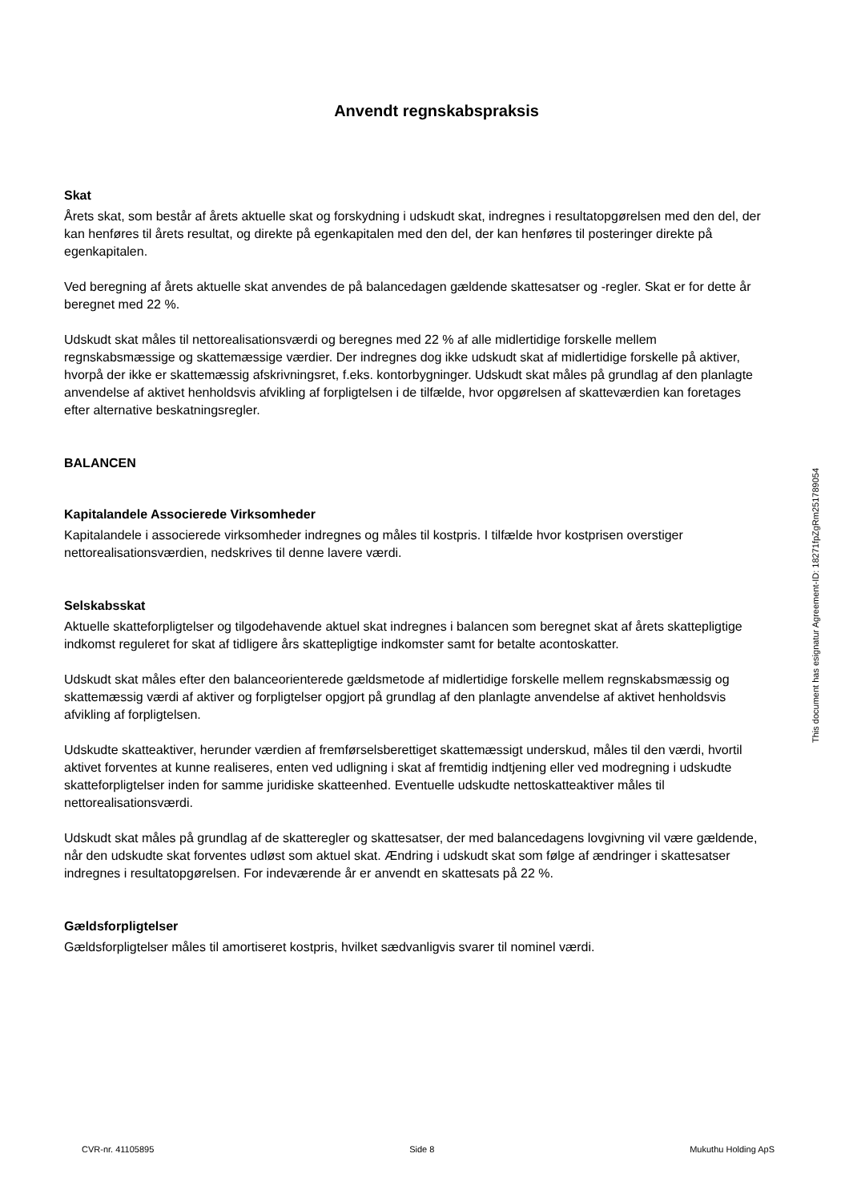Anvendt regnskabspraksis
Skat
Årets skat, som består af årets aktuelle skat og forskydning i udskudt skat, indregnes i resultatopgørelsen med den del, der kan henføres til årets resultat, og direkte på egenkapitalen med den del, der kan henføres til posteringer direkte på egenkapitalen.
Ved beregning af årets aktuelle skat anvendes de på balancedagen gældende skattesatser og -regler. Skat er for dette år beregnet med 22 %.
Udskudt skat måles til nettorealisationsværdi og beregnes med 22 % af alle midlertidige forskelle mellem regnskabsmæssige og skattemæssige værdier. Der indregnes dog ikke udskudt skat af midlertidige forskelle på aktiver, hvorpå der ikke er skattemæssig afskrivningsret, f.eks. kontorbygninger. Udskudt skat måles på grundlag af den planlagte anvendelse af aktivet henholdsvis afvikling af forpligtelsen i de tilfælde, hvor opgørelsen af skatteværdien kan foretages efter alternative beskatningsregler.
BALANCEN
Kapitalandele Associerede Virksomheder
Kapitalandele i associerede virksomheder indregnes og måles til kostpris. I tilfælde hvor kostprisen overstiger nettorealisationsværdien, nedskrives til denne lavere værdi.
Selskabsskat
Aktuelle skatteforpligtelser og tilgodehavende aktuel skat indregnes i balancen som beregnet skat af årets skattepligtige indkomst reguleret for skat af tidligere års skattepligtige indkomster samt for betalte acontoskatter.
Udskudt skat måles efter den balanceorienterede gældsmetode af midlertidige forskelle mellem regnskabsmæssig og skattemæssig værdi af aktiver og forpligtelser opgjort på grundlag af den planlagte anvendelse af aktivet henholdsvis afvikling af forpligtelsen.
Udskudte skatteaktiver, herunder værdien af fremførselsberettiget skattemæssigt underskud, måles til den værdi, hvortil aktivet forventes at kunne realiseres, enten ved udligning i skat af fremtidig indtjening eller ved modregning i udskudte skatteforpligtelser inden for samme juridiske skatteenhed. Eventuelle udskudte nettoskatteaktiver måles til nettorealisationsværdi.
Udskudt skat måles på grundlag af de skatteregler og skattesatser, der med balancedagens lovgivning vil være gældende, når den udskudte skat forventes udløst som aktuel skat. Ændring i udskudt skat som følge af ændringer i skattesatser indregnes i resultatopgørelsen. For indeværende år er anvendt en skattesats på 22 %.
Gældsforpligtelser
Gældsforpligtelser måles til amortiseret kostpris, hvilket sædvanligvis svarer til nominel værdi.
This document has esignatur Agreement-ID: 18271fpZgRm251789054
CVR-nr. 41105895 Side 8 Mukuthu Holding ApS